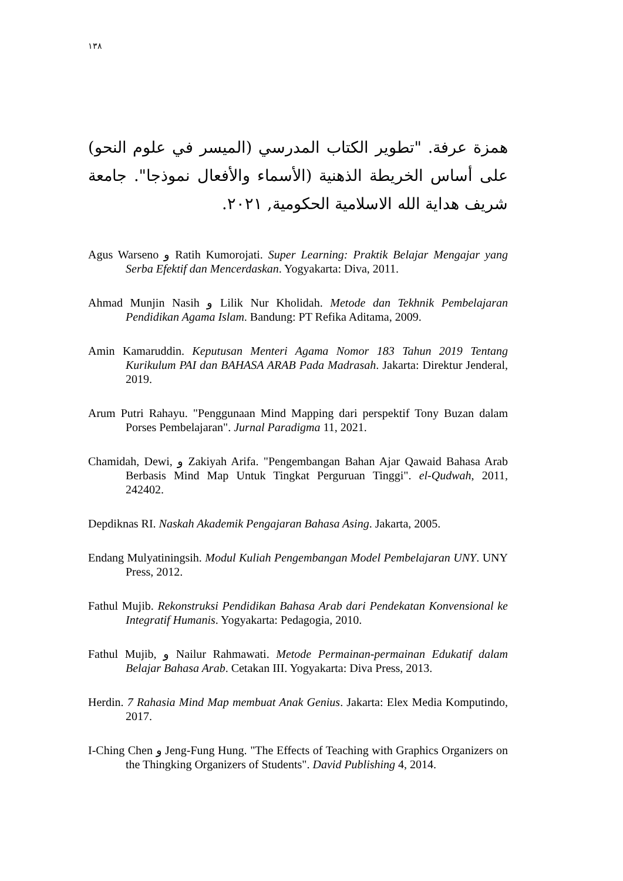١٣٨
همزة عرفة. "تطوير الكتاب المدرسي (الميسر في علوم النحو) على أساس الخريطة الذهنية (الأسماء والأفعال نموذجا". جامعة شريف هداية الله الاسلامية الحكومية, ٢٠٢١.
Agus Warseno و Ratih Kumorojati. Super Learning: Praktik Belajar Mengajar yang Serba Efektif dan Mencerdaskan. Yogyakarta: Diva, 2011.
Ahmad Munjin Nasih و Lilik Nur Kholidah. Metode dan Tekhnik Pembelajaran Pendidikan Agama Islam. Bandung: PT Refika Aditama, 2009.
Amin Kamaruddin. Keputusan Menteri Agama Nomor 183 Tahun 2019 Tentang Kurikulum PAI dan BAHASA ARAB Pada Madrasah. Jakarta: Direktur Jenderal, 2019.
Arum Putri Rahayu. "Penggunaan Mind Mapping dari perspektif Tony Buzan dalam Porses Pembelajaran". Jurnal Paradigma 11, 2021.
Chamidah, Dewi, و Zakiyah Arifa. "Pengembangan Bahan Ajar Qawaid Bahasa Arab Berbasis Mind Map Untuk Tingkat Perguruan Tinggi". el-Qudwah, 2011, 242402.
Depdiknas RI. Naskah Akademik Pengajaran Bahasa Asing. Jakarta, 2005.
Endang Mulyatiningsih. Modul Kuliah Pengembangan Model Pembelajaran UNY. UNY Press, 2012.
Fathul Mujib. Rekonstruksi Pendidikan Bahasa Arab dari Pendekatan Konvensional ke Integratif Humanis. Yogyakarta: Pedagogia, 2010.
Fathul Mujib, و Nailur Rahmawati. Metode Permainan-permainan Edukatif dalam Belajar Bahasa Arab. Cetakan III. Yogyakarta: Diva Press, 2013.
Herdin. 7 Rahasia Mind Map membuat Anak Genius. Jakarta: Elex Media Komputindo, 2017.
I-Ching Chen و Jeng-Fung Hung. "The Effects of Teaching with Graphics Organizers on the Thingking Organizers of Students". David Publishing 4, 2014.